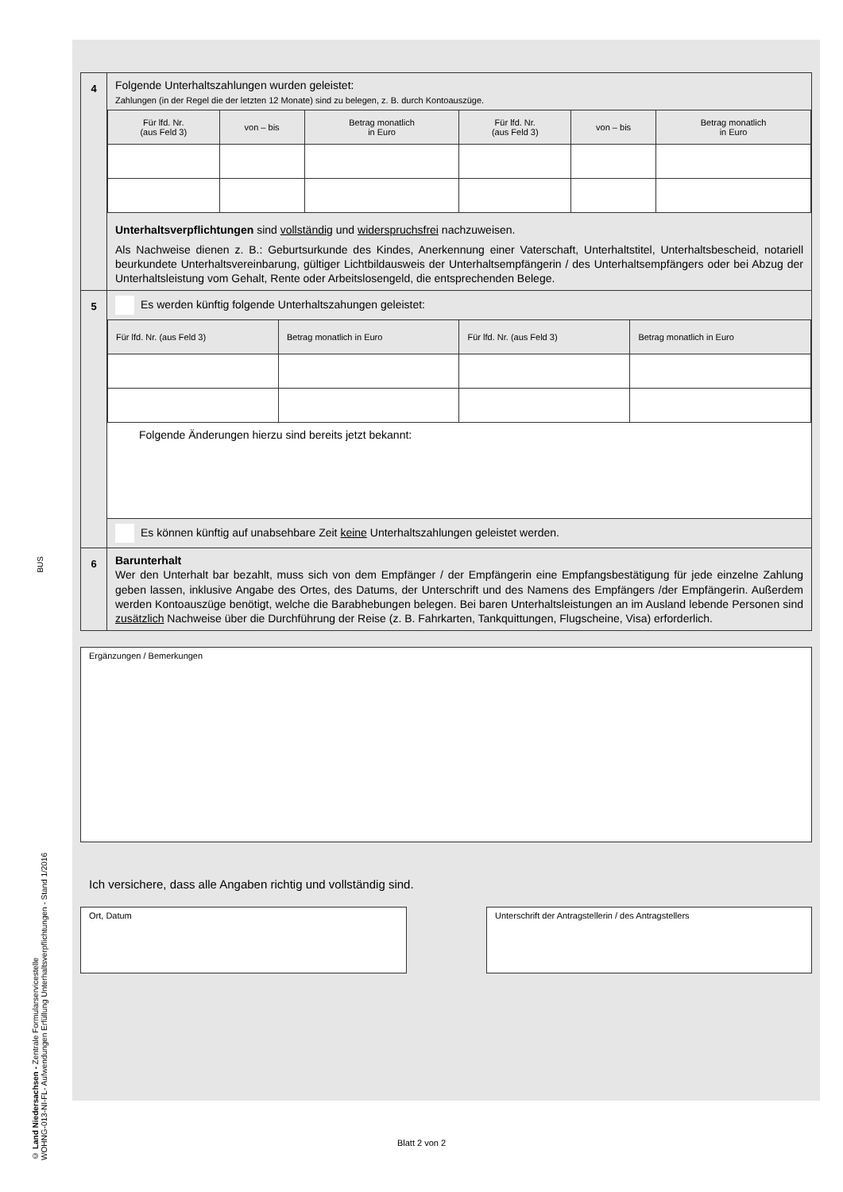BUS
© Land Niedersachsen - Zentrale Formularservicestelle
WOHNG-013-NI-FL- Aufwendungen Erfüllung Unterhaltsverpflichtungen - Stand 1/2016
| 4 | Folgende Unterhaltszahlungen wurden geleistet: Zahlungen (in der Regel die der letzten 12 Monate) sind zu belegen, z. B. durch Kontoauszüge. / Für lfd. Nr. (aus Feld 3) / von – bis / Betrag monatlich in Euro / Für lfd. Nr. (aus Feld 3) / von – bis / Betrag monatlich in Euro / Unterhaltsverpflichtungen sind vollständig und widerspruchsfrei nachzuweisen. Als Nachweise dienen z. B.: Geburtsurkunde des Kindes, Anerkennung einer Vaterschaft, Unterhaltstitel, Unterhalts­bescheid, notariell beurkundete Unterhaltsvereinbarung, gültiger Lichtbildausweis der Unterhaltsempfängerin / des Unterhaltsempfängers oder bei Abzug der Unterhaltsleistung vom Gehalt, Rente oder Arbeitslosengeld, die ent­sprechenden Belege. |
| 5 | Es werden künftig folgende Unterhaltszahungen geleistet: / Für lfd. Nr. (aus Feld 3) / Betrag monatlich in Euro / Für lfd. Nr. (aus Feld 3) / Betrag monatlich in Euro / Folgende Änderungen hierzu sind bereits jetzt bekannt: Es können künftig auf unabsehbare Zeit keine Unterhaltszahlungen geleistet werden. |
| 6 | Barunterhalt Wer den Unterhalt bar bezahlt, muss sich von dem Empfänger / der Empfängerin eine Empfangsbestätigung für jede einzelne Zahlung geben lassen, inklusive Angabe des Ortes, des Datums, der Unterschrift und des Namens des Empfängers /der Empfängerin. Außerdem werden Kontoauszüge benötigt, welche die Barabhebungen belegen. Bei baren Unterhaltsleistungen an im Ausland lebende Personen sind zusätzlich Nachweise über die Durchführung der Reise (z. B. Fahrkarten, Tankquittungen, Flugscheine, Visa) erforderlich. |
Ergänzungen / Bemerkungen
Ich versichere, dass alle Angaben richtig und vollständig sind.
Ort, Datum Unterschrift der Antragstellerin / des Antragstellers
Blatt 2 von 2